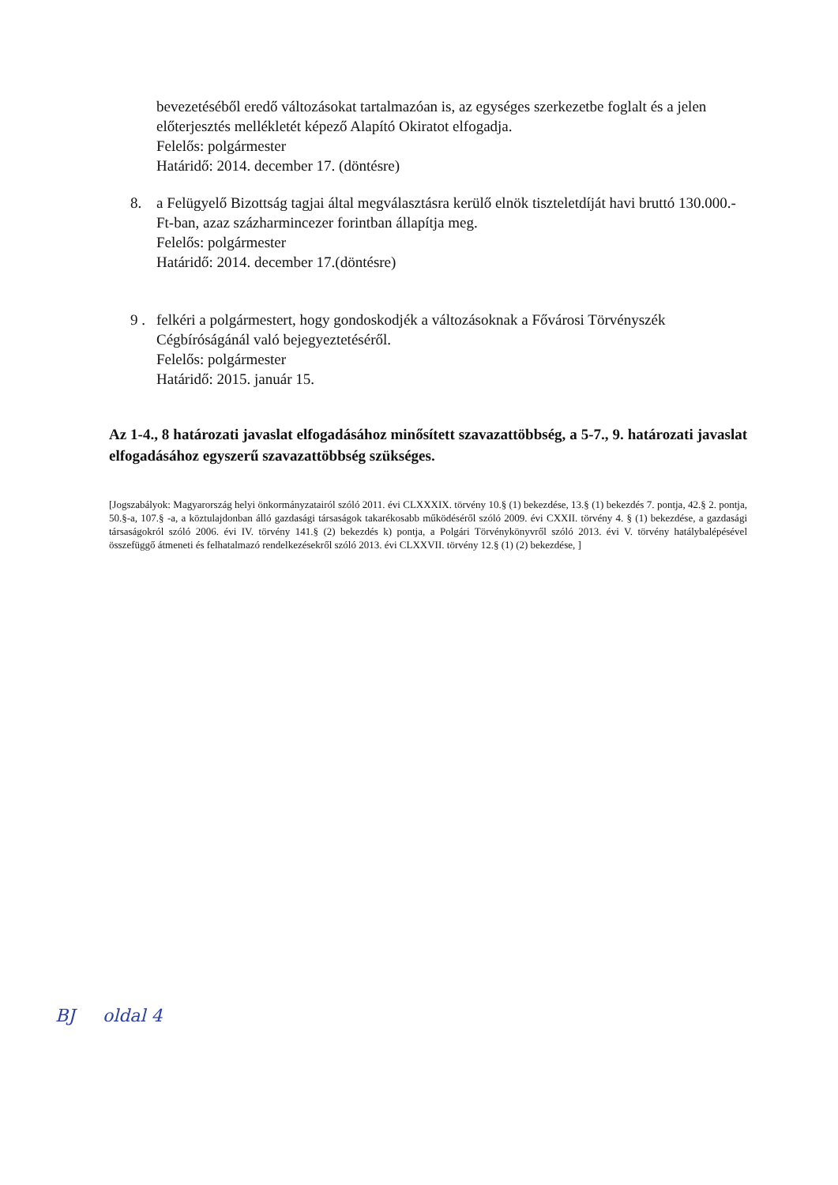bevezetéséből eredő változásokat tartalmazóan is, az egységes szerkezetbe foglalt és a jelen előterjesztés mellékletét képező Alapító Okiratot elfogadja.
Felelős: polgármester
Határidő: 2014. december 17. (döntésre)
8. a Felügyelő Bizottság tagjai által megválasztásra kerülő elnök tiszteletdíját havi bruttó 130.000.-Ft-ban, azaz százharmincezer forintban állapítja meg.
Felelős: polgármester
Határidő: 2014. december 17.(döntésre)
9 .
felkéri a polgármestert, hogy gondoskodjék a változásoknak a Fővárosi Törvényszék Cégbíróságánál való bejegyeztetéséről.
Felelős: polgármester
Határidő: 2015. január 15.
Az 1-4., 8 határozati javaslat elfogadásához minősített szavazattöbbség, a 5-7., 9. határozati javaslat elfogadásához egyszerű szavazattöbbség szükséges.
[Jogszabályok: Magyarország helyi önkormányzatairól szóló 2011. évi CLXXXIX. törvény 10.§ (1) bekezdése, 13.§ (1) bekezdés 7. pontja, 42.§ 2. pontja, 50.§-a, 107.§ -a, a köztulajdonban álló gazdasági társaságok takarékosabb működéséről szóló 2009. évi CXXII. törvény 4. § (1) bekezdése, a gazdasági társaságokról szóló 2006. évi IV. törvény 141.§ (2) bekezdés k) pontja, a Polgári Törvénykönyvről szóló 2013. évi V. törvény hatálybalépésével összefüggő átmeneti és felhatalmazó rendelkezésekről szóló 2013. évi CLXXVII. törvény 12.§ (1) (2) bekezdése, ]
BJ oldal 4